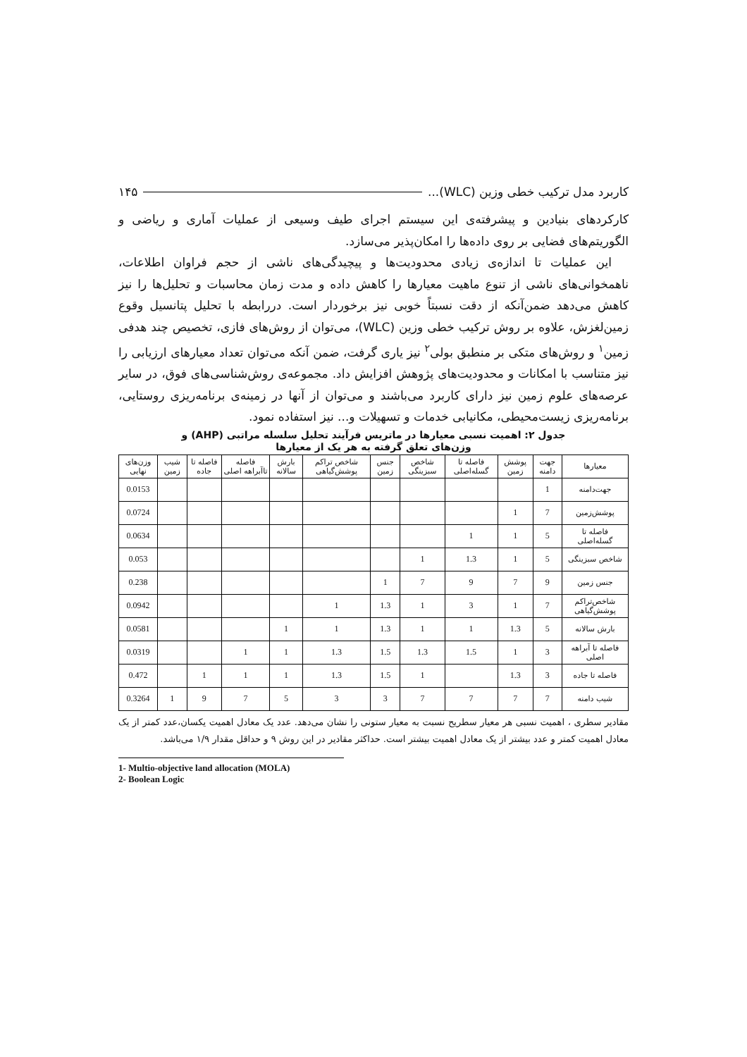کاربرد مدل ترکیب خطی وزین (WLC)... ۱۴۵
کارکردهای بنیادین و پیشرفته‌ی این سیستم اجرای طیف وسیعی از عملیات آماری و ریاضی و الگوریتم‌های فضایی بر روی داده‌ها را امکان‌پذیر می‌سازد.
این عملیات تا اندازه‌ی زیادی محدودیت‌ها و پیچیدگی‌های ناشی از حجم فراوان اطلاعات، ناهمخوانی‌های ناشی از تنوع ماهیت معیارها را کاهش داده و مدت زمان محاسبات و تحلیل‌ها را نیز کاهش می‌دهد ضمن‌آنکه از دقت نسبتاً خوبی نیز برخوردار است. دررابطه با تحلیل پتانسیل وقوع زمین‌لغزش، علاوه بر روش ترکیب خطی وزین (WLC)، می‌توان از روش‌های فازی، تخصیص چند هدفی زمین<sup>۱</sup> و روش‌های متکی بر منطبق بولی<sup>۲</sup> نیز یاری گرفت، ضمن آنکه می‌توان تعداد معیارهای ارزیابی را نیز متناسب با امکانات و محدودیت‌های پژوهش افزایش داد. مجموعه‌ی روش‌شناسی‌های فوق، در سایر عرصه‌های علوم زمین نیز دارای کاربرد می‌باشند و می‌توان از آنها در زمینه‌ی برنامه‌ریزی روستایی، برنامه‌ریزی زیست‌محیطی، مکانیابی خدمات و تسهیلات و... نیز استفاده نمود.
جدول ۲: اهمیت نسبی معیارها در ماتریس فرآیند تحلیل سلسله مراتبی (AHP) و
وزن‌های تعلق گرفته به هر یک از معیارها
| معیارها | جهت دامنه | پوشش زمین | فاصله تا گسله‌اصلی | شاخص سبزینگی | جنس زمین | شاخص تراکم پوشش‌گیاهی | بارش سالانه | فاصله تاآبراهه اصلی | فاصله تا جاده | شیب زمین | وزن‌های نهایی |
| --- | --- | --- | --- | --- | --- | --- | --- | --- | --- | --- | --- |
| جهت‌دامنه | 1 | | | | | | | | | | 0.0153 |
| پوشش‌زمین | 7 | 1 | | | | | | | | | 0.0724 |
| فاصله تا گسله‌اصلی | 5 | 1 | 1 | | | | | | | | 0.0634 |
| شاخص سبزینگی | 5 | 1 | 1.3 | 1 | | | | | | | 0.053 |
| جنس زمین | 9 | 7 | 9 | 7 | 1 | | | | | | 0.238 |
| شاخص‌تراکم پوشش‌گیاهی | 7 | 1 | 3 | 1 | 1.3 | 1 | | | | | 0.0942 |
| بارش سالانه | 5 | 1.3 | 1 | 1 | 1.3 | 1 | 1 | | | | 0.0581 |
| فاصله تا آبراهه اصلی | 3 | 1 | 1.5 | 1.3 | 1.5 | 1.3 | 1 | 1 | | | 0.0319 |
| فاصله تا جاده | 3 | 1.3 | | 1 | 1.5 | 1.3 | 1 | 1 | 1 | | 0.472 |
| شیب دامنه | 7 | 7 | 7 | 7 | 3 | 3 | 5 | 7 | 9 | 1 | 0.3264 |
مقادیر سطری ، اهمیت نسبی هر معیار سطریح نسبت به معیار ستونی را نشان می‌دهد. عدد یک معادل اهمیت یکسان،عدد کمتر از یک معادل اهمیت کمتر و عدد بیشتر از یک معادل اهمیت بیشتر است. حداکثر مقادیر در این روش ۹ و حداقل مقدار ۱/۹ می‌باشد.
1- Multio-objective land allocation (MOLA)
2- Boolean Logic